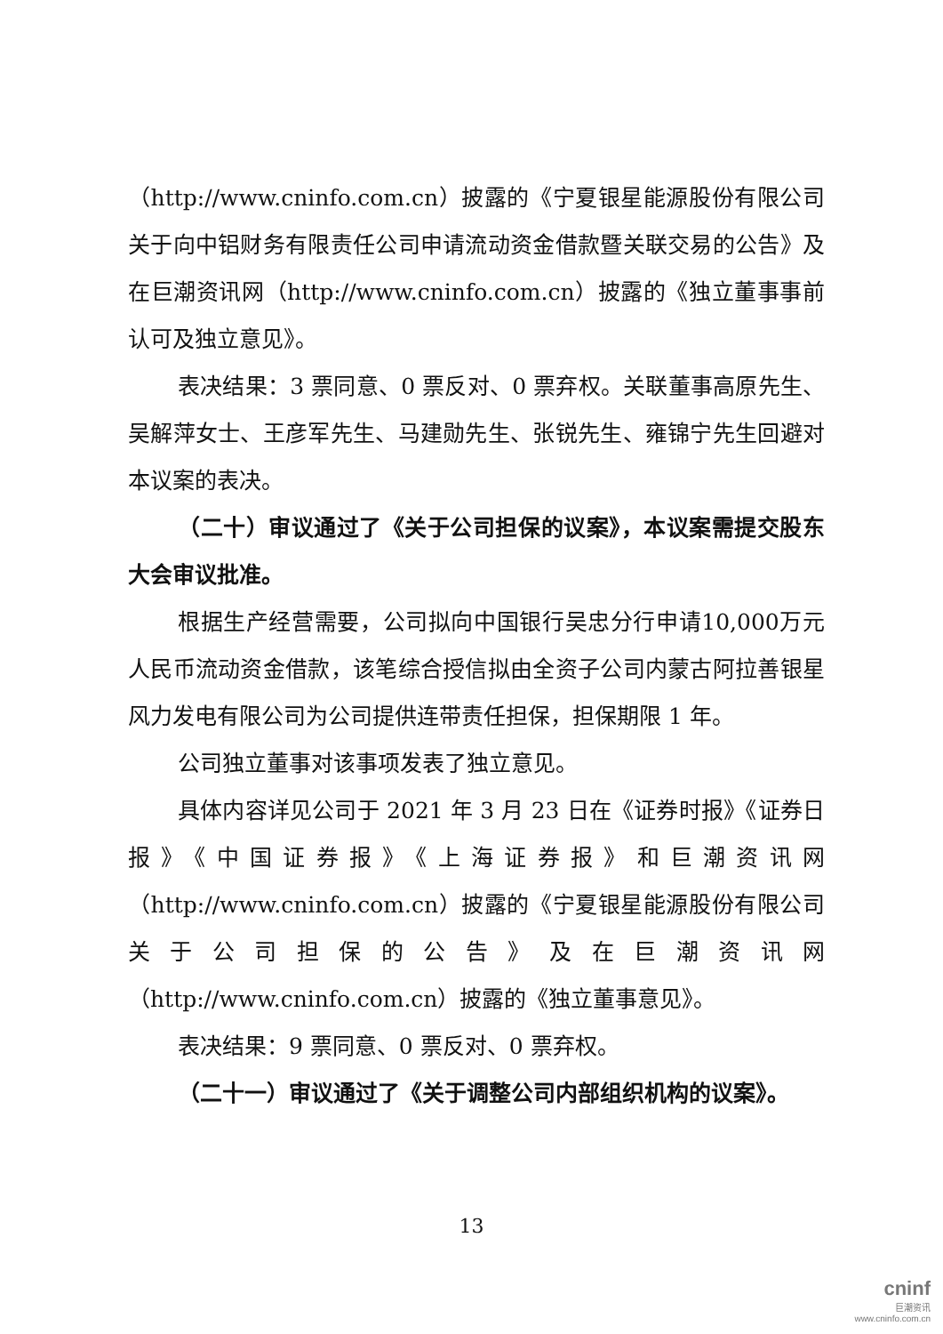（http://www.cninfo.com.cn）披露的《宁夏银星能源股份有限公司关于向中铝财务有限责任公司申请流动资金借款暨关联交易的公告》及在巨潮资讯网（http://www.cninfo.com.cn）披露的《独立董事事前认可及独立意见》。
表决结果：3 票同意、0 票反对、0 票弃权。关联董事高原先生、吴解萍女士、王彦军先生、马建勋先生、张锐先生、雍锦宁先生回避对本议案的表决。
（二十）审议通过了《关于公司担保的议案》，本议案需提交股东大会审议批准。
根据生产经营需要，公司拟向中国银行吴忠分行申请10,000万元人民币流动资金借款，该笔综合授信拟由全资子公司内蒙古阿拉善银星风力发电有限公司为公司提供连带责任担保，担保期限 1 年。
公司独立董事对该事项发表了独立意见。
具体内容详见公司于 2021 年 3 月 23 日在《证券时报》《证券日报》《中国证券报》《上海证券报》和巨潮资讯网（http://www.cninfo.com.cn）披露的《宁夏银星能源股份有限公司关于公司担保的公告》及在巨潮资讯网（http://www.cninfo.com.cn）披露的《独立董事意见》。
表决结果：9 票同意、0 票反对、0 票弃权。
（二十一）审议通过了《关于调整公司内部组织机构的议案》。
13
cninf
巨潮资讯
www.cninfo.com.cn